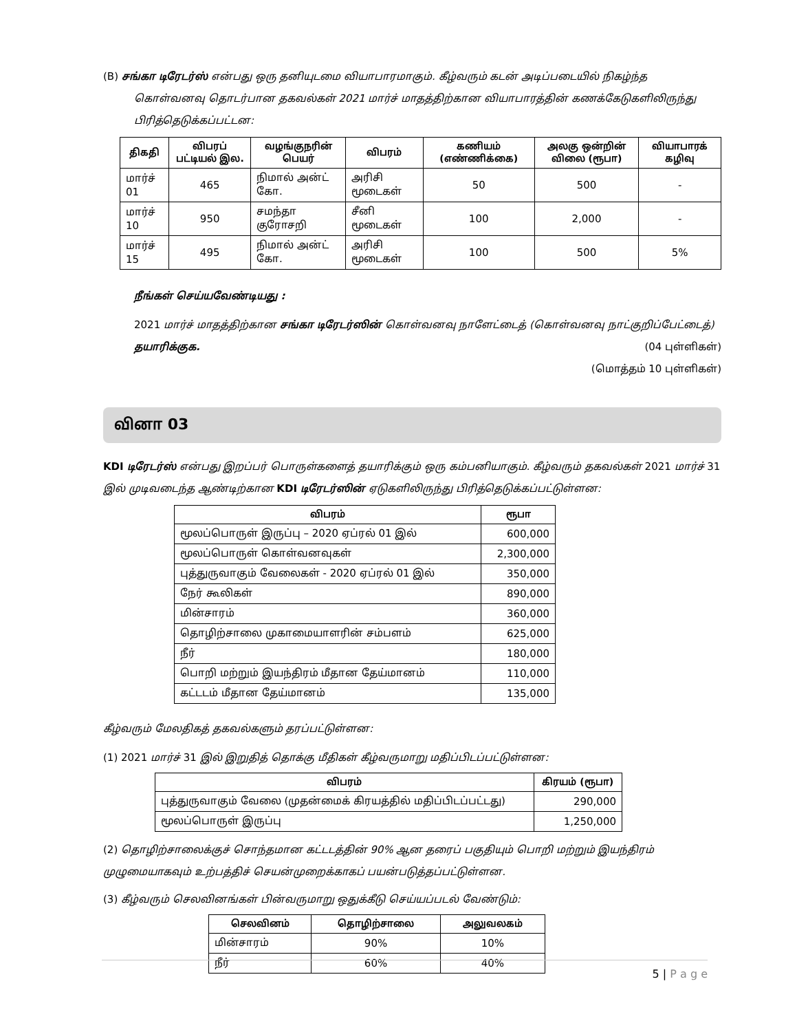(B) சங்கா டிரேடர்ஸ் என்பது ஒரு தனியுடமை வியாபாரமாகும். கீழ்வரும் கடன் அடிப்படையில் நிகழ்ந்த
கொள்வனவு தொடர்பான தகவல்கள் 2021 மார்ச் மாதத்திற்கான வியாபாரத்தின் கணக்கேடுகளிலிருந்து பிரித்தெடுக்கப்பட்டன:
| திகதி | விபரப் பட்டியல் இல. | வழங்குநரின் பெயர் | விபரம் | கணியம் (எண்ணிக்கை) | அலகு ஒன்றின் விலை (ரூபா) | வியாபாரக் கழிவு |
| --- | --- | --- | --- | --- | --- | --- |
| மார்ச் 01 | 465 | நிமால் அன்ட் கோ. | அரிசி மூடைகள் | 50 | 500 | - |
| மார்ச் 10 | 950 | சமந்தா குரோசறி | சீனி மூடைகள் | 100 | 2,000 | - |
| மார்ச் 15 | 495 | நிமால் அன்ட் கோ. | அரிசி மூடைகள் | 100 | 500 | 5% |
நீங்கள் செய்யவேண்டியது :
2021 மார்ச் மாதத்திற்கான சங்கா டிரேடர்ஸின் கொள்வனவு நாளேட்டைத் (கொள்வனவு நாட்குறிப்பேட்டைத்) தயாரிக்குக. (04 புள்ளிகள்)
(மொத்தம் 10 புள்ளிகள்)
வினா 03
KDI டிரேடர்ஸ் என்பது இறப்பர் பொருள்களைத் தயாரிக்கும் ஒரு கம்பனியாகும். கீழ்வரும் தகவல்கள் 2021 மார்ச் 31 இல் முடிவடைந்த ஆண்டிற்கான KDI டிரேடர்ஸின் ஏடுகளிலிருந்து பிரித்தெடுக்கப்பட்டுள்ளன:
| விபரம் | ரூபா |
| --- | --- |
| மூலப்பொருள் இருப்பு – 2020 ஏப்ரல் 01 இல் | 600,000 |
| மூலப்பொருள் கொள்வனவுகள் | 2,300,000 |
| புத்துருவாகும் வேலைகள் - 2020 ஏப்ரல் 01 இல் | 350,000 |
| நேர் கூலிகள் | 890,000 |
| மின்சாரம் | 360,000 |
| தொழிற்சாலை முகாமையாளரின் சம்பளம் | 625,000 |
| நீர் | 180,000 |
| பொறி மற்றும் இயந்திரம் மீதான தேய்மானம் | 110,000 |
| கட்டடம் மீதான தேய்மானம் | 135,000 |
கீழ்வரும் மேலதிகத் தகவல்களும் தரப்பட்டுள்ளன:
(1) 2021 மார்ச் 31 இல் இறுதித் தொக்கு மீதிகள் கீழ்வருமாறு மதிப்பிடப்பட்டுள்ளன:
| விபரம் | கிரயம் (ரூபா) |
| --- | --- |
| புத்துருவாகும் வேலை (முதன்மைக் கிரயத்தில் மதிப்பிடப்பட்டது) | 290,000 |
| மூலப்பொருள் இருப்பு | 1,250,000 |
(2) தொழிற்சாலைக்குச் சொந்தமான கட்டடத்தின் 90% ஆன தரைப் பகுதியும் பொறி மற்றும் இயந்திரம் முழுமையாகவும் உற்பத்திச் செயன்முறைக்காகப் பயன்படுத்தப்பட்டுள்ளன.
(3) கீழ்வரும் செலவினங்கள் பின்வருமாறு ஒதுக்கீடு செய்யப்படல் வேண்டும்:
| செலவினம் | தொழிற்சாலை | அலுவலகம் |
| --- | --- | --- |
| மின்சாரம் | 90% | 10% |
| நீர் | 60% | 40% |
5 | P a g e